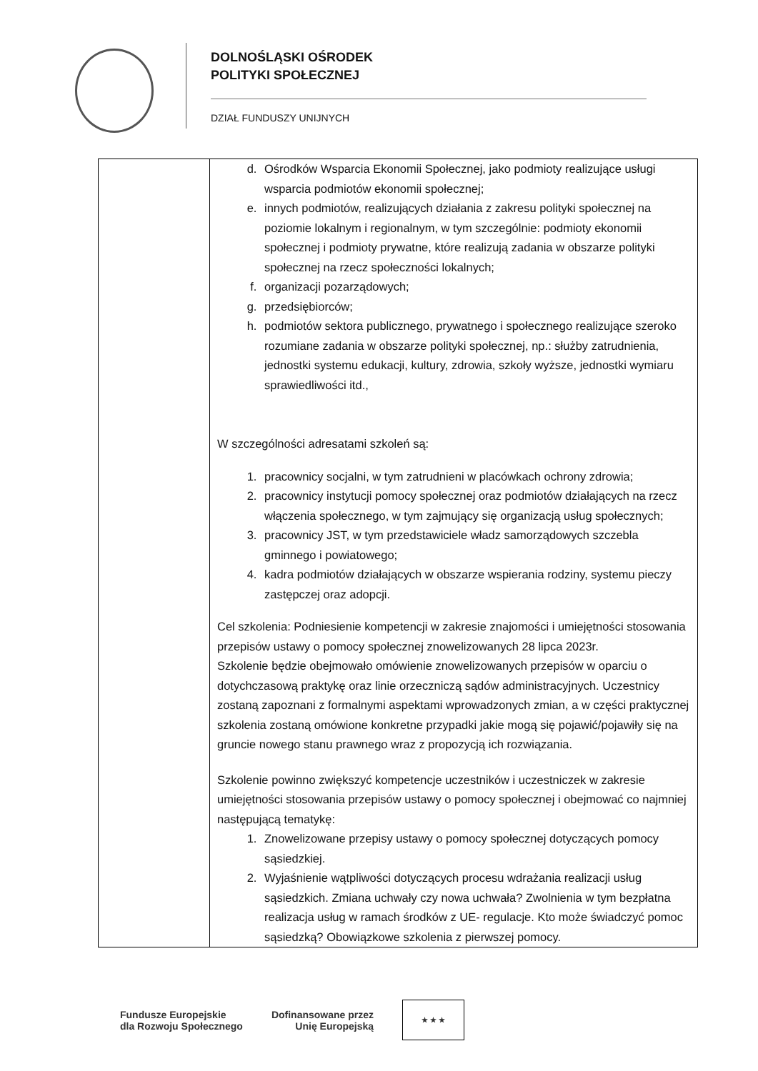DOLNOŚLĄSKI OŚRODEK
POLITYKI SPOŁECZNEJ
DZIAŁ FUNDUSZY UNIJNYCH
| | d. Ośrodków Wsparcia Ekonomii Społecznej, jako podmioty realizujące usługi wsparcia podmiotów ekonomii społecznej; e. innych podmiotów, realizujących działania z zakresu polityki społecznej na poziomie lokalnym i regionalnym, w tym szczególnie: podmioty ekonomii społecznej i podmioty prywatne, które realizują zadania w obszarze polityki społecznej na rzecz społeczności lokalnych; f. organizacji pozarządowych; g. przedsiębiorców; h. podmiotów sektora publicznego, prywatnego i społecznego realizujące szeroko rozumiane zadania w obszarze polityki społecznej, np.: służby zatrudnienia, jednostki systemu edukacji, kultury, zdrowia, szkoły wyższe, jednostki wymiaru sprawiedliwości itd., W szczególności adresatami szkoleń są: 1. pracownicy socjalni, w tym zatrudnieni w placówkach ochrony zdrowia; 2. pracownicy instytucji pomocy społecznej oraz podmiotów działających na rzecz włączenia społecznego, w tym zajmujący się organizacją usług społecznych; 3. pracownicy JST, w tym przedstawiciele władz samorządowych szczebla gminnego i powiatowego; 4. kadra podmiotów działających w obszarze wspierania rodziny, systemu pieczy zastępczej oraz adopcji. Cel szkolenia: Podniesienie kompetencji w zakresie znajomości i umiejętności stosowania przepisów ustawy o pomocy społecznej znowelizowanych 28 lipca 2023r. Szkolenie będzie obejmowało omówienie znowelizowanych przepisów w oparciu o dotychczasową praktykę oraz linie orzeczniczą sądów administracyjnych. Uczestnicy zostaną zapoznani z formalnymi aspektami wprowadzonych zmian, a w części praktycznej szkolenia zostaną omówione konkretne przypadki jakie mogą się pojawić/pojawiły się na gruncie nowego stanu prawnego wraz z propozycją ich rozwiązania. Szkolenie powinno zwiększyć kompetencje uczestników i uczestniczek w zakresie umiejętności stosowania przepisów ustawy o pomocy społecznej i obejmować co najmniej następującą tematykę: 1. Znowelizowane przepisy ustawy o pomocy społecznej dotyczących pomocy sąsiedzkiej. 2. Wyjaśnienie wątpliwości dotyczących procesu wdrażania realizacji usług sąsiedzkich. Zmiana uchwały czy nowa uchwała? Zwolnienia w tym bezpłatna realizacja usług w ramach środków z UE- regulacje. Kto może świadczyć pomoc sąsiedzką? Obowiązkowe szkolenia z pierwszej pomocy. |
Fundusze Europejskie
dla Rozwoju Społecznego
Dofinansowane przez
Unię Europejską
★ ★ ★